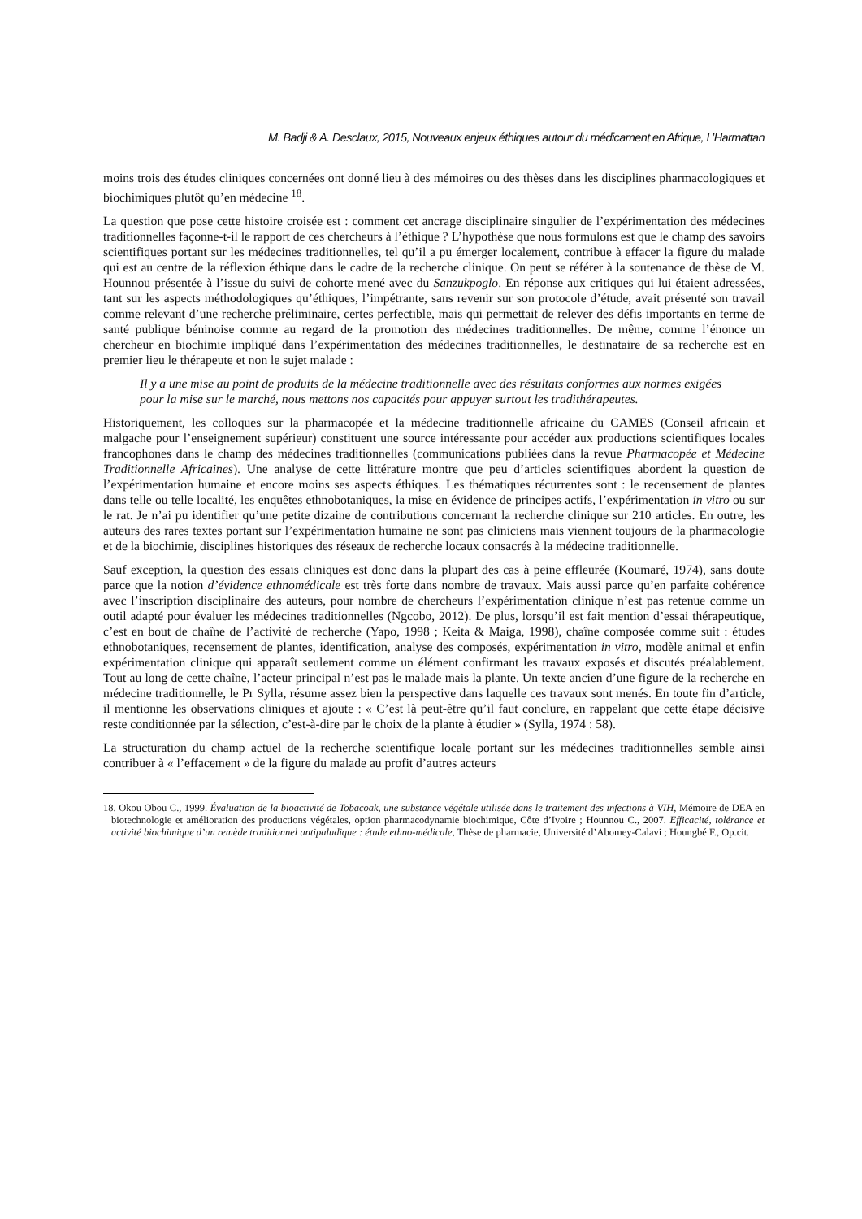M. Badji & A. Desclaux, 2015, Nouveaux enjeux éthiques autour du médicament en Afrique, L’Harmattan
moins trois des études cliniques concernées ont donné lieu à des mémoires ou des thèses dans les disciplines pharmacologiques et biochimiques plutôt qu’en médecine <sup>18</sup>.
La question que pose cette histoire croisée est : comment cet ancrage disciplinaire singulier de l’expérimentation des médecines traditionnelles façonne-t-il le rapport de ces chercheurs à l’éthique ? L’hypothèse que nous formulons est que le champ des savoirs scientifiques portant sur les médecines traditionnelles, tel qu’il a pu émerger localement, contribue à effacer la figure du malade qui est au centre de la réflexion éthique dans le cadre de la recherche clinique. On peut se référer à la soutenance de thèse de M. Hounnou présentée à l’issue du suivi de cohorte mené avec du Sanzukpoglo. En réponse aux critiques qui lui étaient adressées, tant sur les aspects méthodologiques qu’éthiques, l’impétrante, sans revenir sur son protocole d’étude, avait présenté son travail comme relevant d’une recherche préliminaire, certes perfectible, mais qui permettait de relever des défis importants en terme de santé publique béninoise comme au regard de la promotion des médecines traditionnelles. De même, comme l’énonce un chercheur en biochimie impliqué dans l’expérimentation des médecines traditionnelles, le destinataire de sa recherche est en premier lieu le thérapeute et non le sujet malade :
Il y a une mise au point de produits de la médecine traditionnelle avec des résultats conformes aux normes exigées pour la mise sur le marché, nous mettons nos capacités pour appuyer surtout les tradithérapeutes.
Historiquement, les colloques sur la pharmacopée et la médecine traditionnelle africaine du CAMES (Conseil africain et malgache pour l’enseignement supérieur) constituent une source intéressante pour accéder aux productions scientifiques locales francophones dans le champ des médecines traditionnelles (communications publiées dans la revue Pharmacopée et Médecine Traditionnelle Africaines). Une analyse de cette littérature montre que peu d’articles scientifiques abordent la question de l’expérimentation humaine et encore moins ses aspects éthiques. Les thématiques récurrentes sont : le recensement de plantes dans telle ou telle localité, les enquêtes ethnobotaniques, la mise en évidence de principes actifs, l’expérimentation in vitro ou sur le rat. Je n’ai pu identifier qu’une petite dizaine de contributions concernant la recherche clinique sur 210 articles. En outre, les auteurs des rares textes portant sur l’expérimentation humaine ne sont pas cliniciens mais viennent toujours de la pharmacologie et de la biochimie, disciplines historiques des réseaux de recherche locaux consacrés à la médecine traditionnelle.
Sauf exception, la question des essais cliniques est donc dans la plupart des cas à peine effleurée (Koumaré, 1974), sans doute parce que la notion d’évidence ethnomédicale est très forte dans nombre de travaux. Mais aussi parce qu’en parfaite cohérence avec l’inscription disciplinaire des auteurs, pour nombre de chercheurs l’expérimentation clinique n’est pas retenue comme un outil adapté pour évaluer les médecines traditionnelles (Ngcobo, 2012). De plus, lorsqu’il est fait mention d’essai thérapeutique, c’est en bout de chaîne de l’activité de recherche (Yapo, 1998 ; Keita & Maiga, 1998), chaîne composée comme suit : études ethnobotaniques, recensement de plantes, identification, analyse des composés, expérimentation in vitro, modèle animal et enfin expérimentation clinique qui apparaît seulement comme un élément confirmant les travaux exposés et discutés préalablement. Tout au long de cette chaîne, l’acteur principal n’est pas le malade mais la plante. Un texte ancien d’une figure de la recherche en médecine traditionnelle, le Pr Sylla, résume assez bien la perspective dans laquelle ces travaux sont menés. En toute fin d’article, il mentionne les observations cliniques et ajoute : « C’est là peut-être qu’il faut conclure, en rappelant que cette étape décisive reste conditionnée par la sélection, c’est-à-dire par le choix de la plante à étudier » (Sylla, 1974 : 58).
La structuration du champ actuel de la recherche scientifique locale portant sur les médecines traditionnelles semble ainsi contribuer à « l’effacement » de la figure du malade au profit d’autres acteurs
18. Okou Obou C., 1999. Évaluation de la bioactivité de Tobacoak, une substance végétale utilisée dans le traitement des infections à VIH, Mémoire de DEA en biotechnologie et amélioration des productions végétales, option pharmacodynamie biochimique, Côte d’Ivoire ; Hounnou C., 2007. Efficacité, tolérance et activité biochimique d’un remède traditionnel antipaludique : étude ethno-médicale, Thèse de pharmacie, Université d’Abomey-Calavi ; Houngbé F., Op.cit.